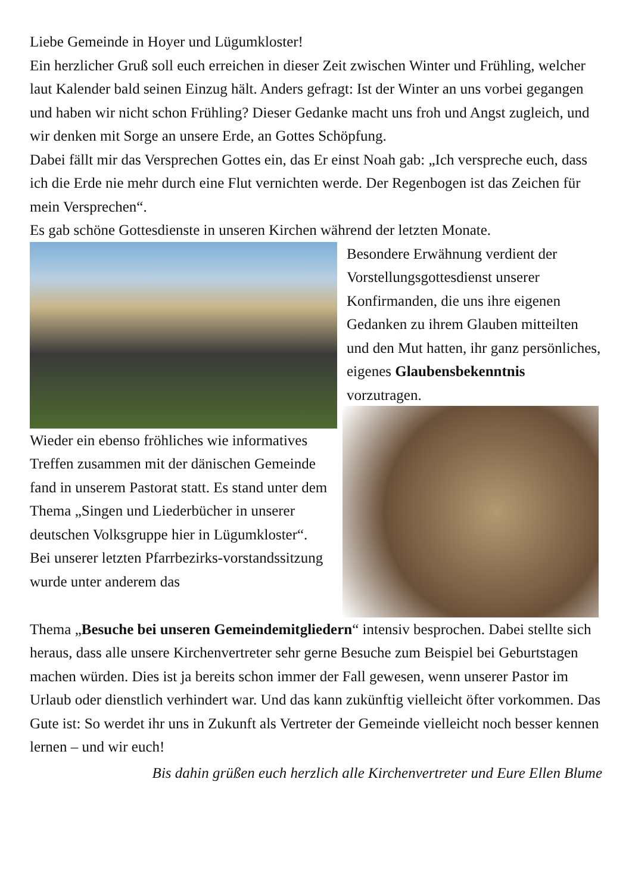Liebe Gemeinde in Hoyer und Lügumkloster!
Ein herzlicher Gruß soll euch erreichen in dieser Zeit zwischen Winter und Frühling, welcher laut Kalender bald seinen Einzug hält. Anders gefragt: Ist der Winter an uns vorbei gegangen und haben wir nicht schon Frühling? Dieser Gedanke macht uns froh und Angst zugleich, und wir denken mit Sorge an unsere Erde, an Gottes Schöpfung.
Dabei fällt mir das Versprechen Gottes ein, das Er einst Noah gab: „Ich verspreche euch, dass ich die Erde nie mehr durch eine Flut vernichten werde. Der Regenbogen ist das Zeichen für mein Versprechen“.
Es gab schöne Gottesdienste in unseren Kirchen während der letzten Monate.
Besondere Erwähnung verdient der Vorstellungsgottesdienst unserer Konfirmanden, die uns ihre eigenen Gedanken zu ihrem Glauben mitteilten und den Mut hatten, ihr ganz persönliches, eigenes Glaubensbekenntnis vorzutragen.
Wieder ein ebenso fröhliches wie informatives Treffen zusammen mit der dänischen Gemeinde fand in unserem Pastorat statt. Es stand unter dem Thema „Singen und Liederbücher in unserer deutschen Volksgruppe hier in Lügumkloster“.
Bei unserer letzten Pfarrbezirks-vorstandssitzung wurde unter anderem das
Thema „Besuche bei unseren Gemeindemitgliedern“ intensiv besprochen. Dabei stellte sich heraus, dass alle unsere Kirchenvertreter sehr gerne Besuche zum Beispiel bei Geburtstagen machen würden. Dies ist ja bereits schon immer der Fall gewesen, wenn unserer Pastor im Urlaub oder dienstlich verhindert war. Und das kann zukünftig vielleicht öfter vorkommen. Das Gute ist: So werdet ihr uns in Zukunft als Vertreter der Gemeinde vielleicht noch besser kennen lernen – und wir euch!
Bis dahin grüßen euch herzlich alle Kirchenvertreter und Eure Ellen Blume